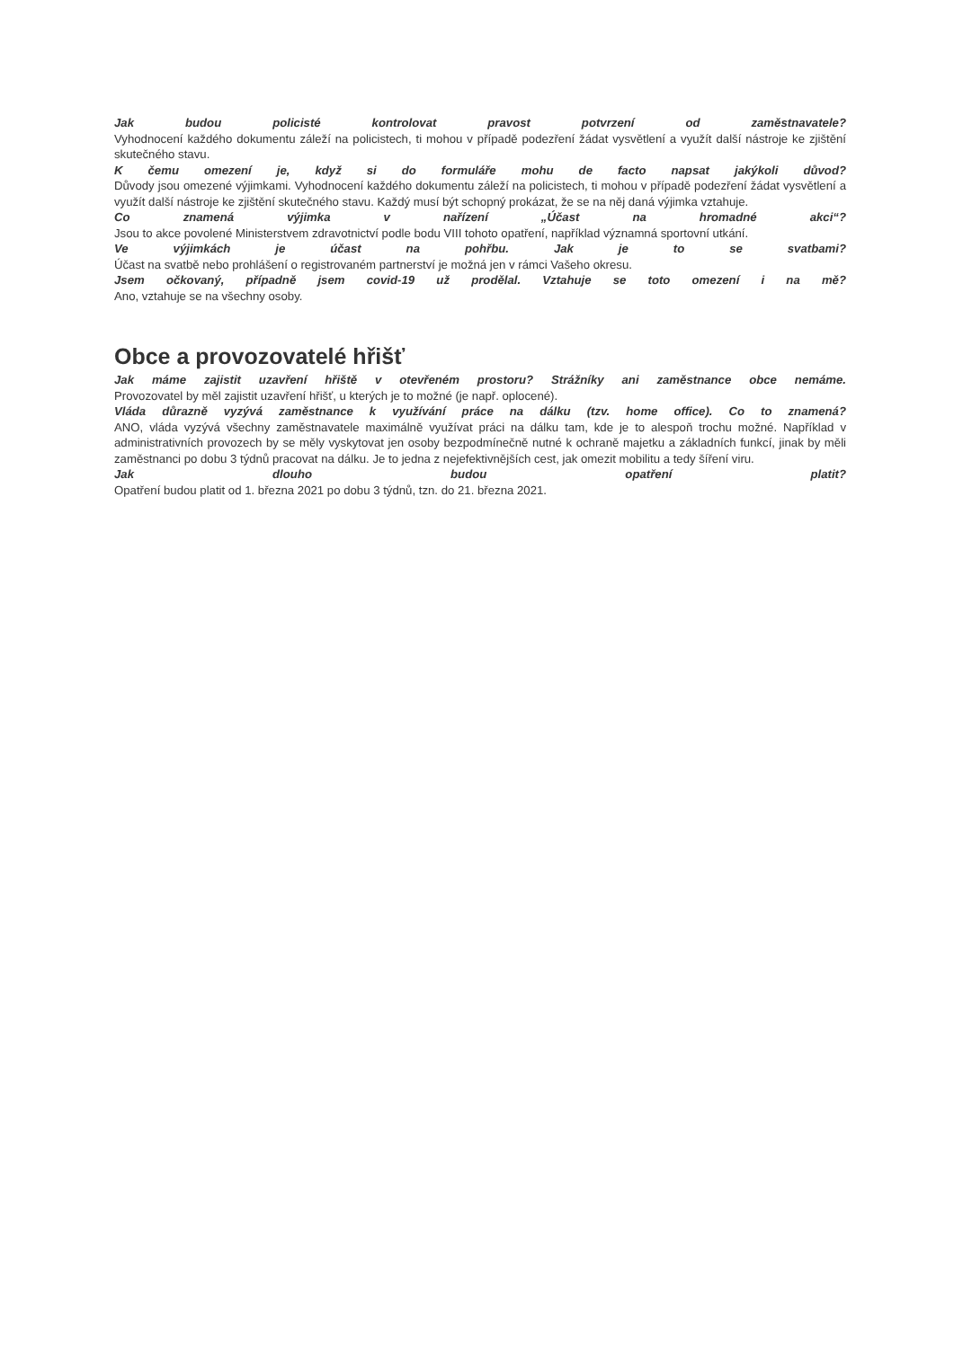Jak budou policisté kontrolovat pravost potvrzení od zaměstnavatele?
Vyhodnocení každého dokumentu záleží na policistech, ti mohou v případě podezření žádat vysvětlení a využít další nástroje ke zjištění skutečného stavu.
K čemu omezení je, když si do formuláře mohu de facto napsat jakýkoli důvod?
Důvody jsou omezené výjimkami. Vyhodnocení každého dokumentu záleží na policistech, ti mohou v případě podezření žádat vysvětlení a využít další nástroje ke zjištění skutečného stavu. Každý musí být schopný prokázat, že se na něj daná výjimka vztahuje.
Co znamená výjimka v nařízení „Účast na hromadné akci“?
Jsou to akce povolené Ministerstvem zdravotnictví podle bodu VIII tohoto opatření, například významná sportovní utkání.
Ve výjimkách je účast na pohřbu. Jak je to se svatbami?
Účast na svatbě nebo prohlášení o registrovaném partnerství je možná jen v rámci Vašeho okresu.
Jsem očkovaný, případně jsem covid-19 už prodělal. Vztahuje se toto omezení i na mě?
Ano, vztahuje se na všechny osoby.
Obce a provozovatelé hřišť
Jak máme zajistit uzavření hřiště v otevřeném prostoru? Strážníky ani zaměstnance obce nemáme.
Provozovatel by měl zajistit uzavření hřišť, u kterých je to možné (je např. oplocené).
Vláda důrazně vyzývá zaměstnance k využívání práce na dálku (tzv. home office). Co to znamená?
ANO, vláda vyzývá všechny zaměstnavatele maximálně využívat práci na dálku tam, kde je to alespoň trochu možné. Například v administrativních provozech by se měly vyskytovat jen osoby bezpodmínečně nutné k ochraně majetku a základních funkcí, jinak by měli zaměstnanci po dobu 3 týdnů pracovat na dálku. Je to jedna z nejefektivnějších cest, jak omezit mobilitu a tedy šíření viru.
Jak dlouho budou opatření platit?
Opatření budou platit od 1. března 2021 po dobu 3 týdnů, tzn. do 21. března 2021.